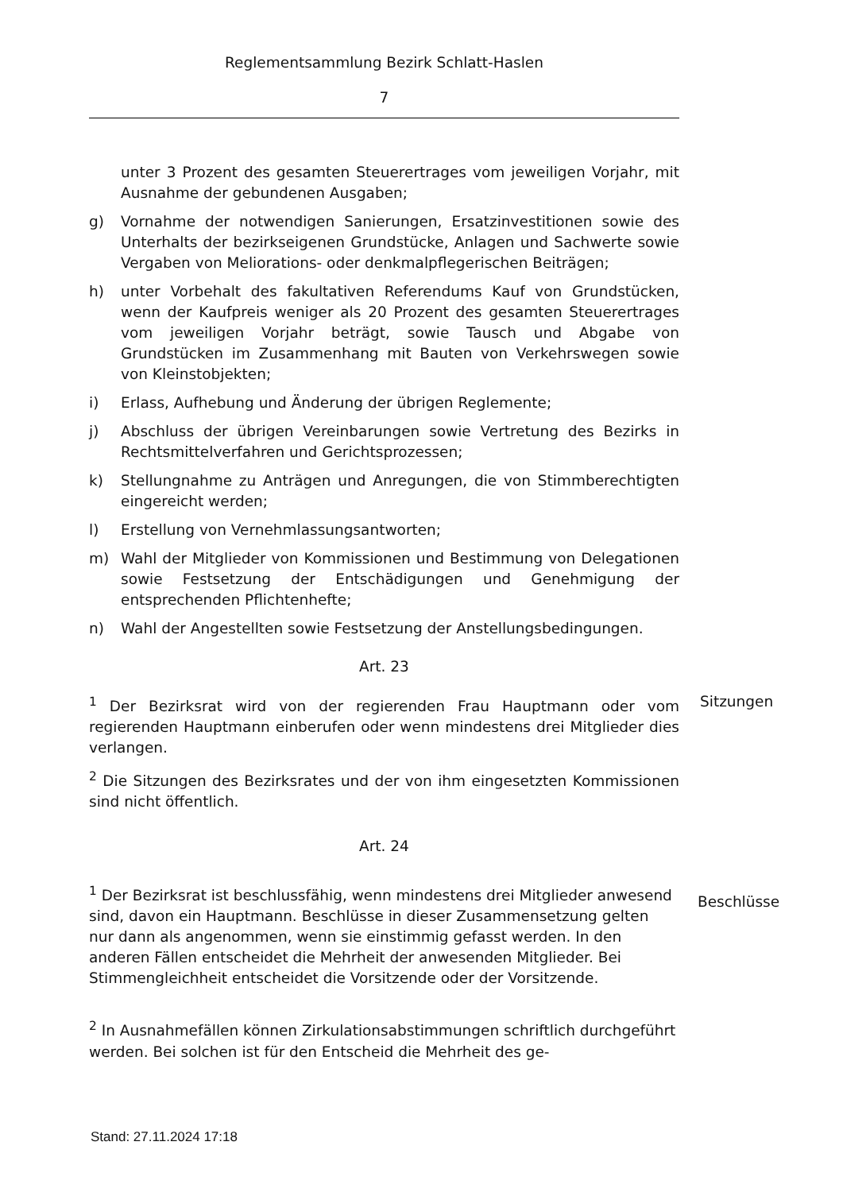Reglementsammlung Bezirk Schlatt-Haslen
7
unter 3 Prozent des gesamten Steuerertrages vom jeweiligen Vorjahr, mit Ausnahme der gebundenen Ausgaben;
g) Vornahme der notwendigen Sanierungen, Ersatzinvestitionen sowie des Unterhalts der bezirkseigenen Grundstücke, Anlagen und Sachwerte sowie Vergaben von Meliorations- oder denkmalpflegerischen Beiträgen;
h) unter Vorbehalt des fakultativen Referendums Kauf von Grundstücken, wenn der Kaufpreis weniger als 20 Prozent des gesamten Steuerertrages vom jeweiligen Vorjahr beträgt, sowie Tausch und Abgabe von Grundstücken im Zusammenhang mit Bauten von Verkehrswegen sowie von Kleinstobjekten;
i) Erlass, Aufhebung und Änderung der übrigen Reglemente;
j) Abschluss der übrigen Vereinbarungen sowie Vertretung des Bezirks in Rechtsmittelverfahren und Gerichtsprozessen;
k) Stellungnahme zu Anträgen und Anregungen, die von Stimmberechtigten eingereicht werden;
l) Erstellung von Vernehmlassungsantworten;
m) Wahl der Mitglieder von Kommissionen und Bestimmung von Delegationen sowie Festsetzung der Entschädigungen und Genehmigung der entsprechenden Pflichtenhefte;
n) Wahl der Angestellten sowie Festsetzung der Anstellungsbedingungen.
Art. 23
<sup>1</sup> Der Bezirksrat wird von der regierenden Frau Hauptmann oder vom regierenden Hauptmann einberufen oder wenn mindestens drei Mitglieder dies verlangen.
Sitzungen
<sup>2</sup> Die Sitzungen des Bezirksrates und der von ihm eingesetzten Kommissionen sind nicht öffentlich.
Art. 24
<sup>1</sup> Der Bezirksrat ist beschlussfähig, wenn mindestens drei Mitglieder anwesend sind, davon ein Hauptmann. Beschlüsse in dieser Zusammensetzung gelten nur dann als angenommen, wenn sie einstimmig gefasst werden. In den anderen Fällen entscheidet die Mehrheit der anwesenden Mitglieder. Bei Stimmengleichheit entscheidet die Vorsitzende oder der Vorsitzende.
Beschlüsse
<sup>2</sup> In Ausnahmefällen können Zirkulationsabstimmungen schriftlich durchgeführt werden. Bei solchen ist für den Entscheid die Mehrheit des ge-
Stand: 27.11.2024 17:18